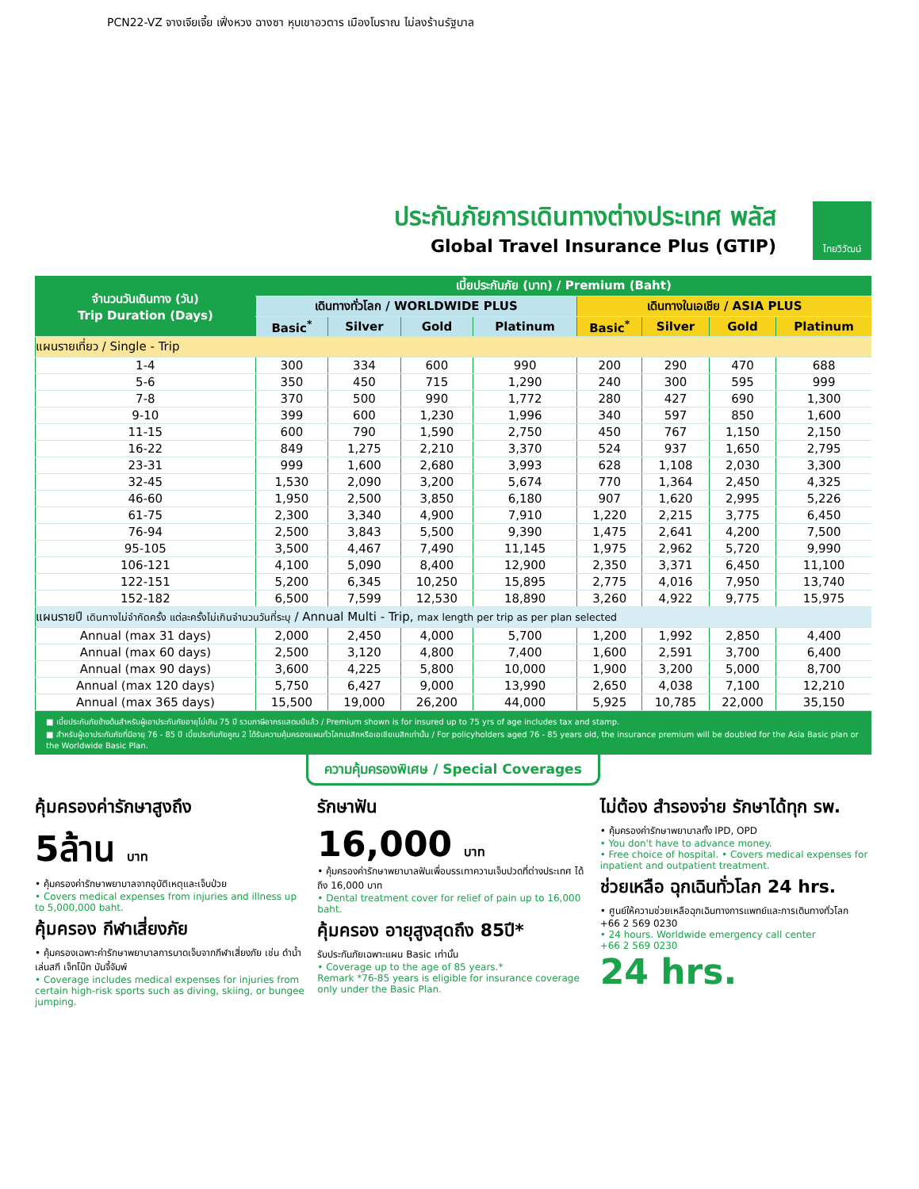PCN22-VZ จางเจียเจี้ย เฟิ่งหวง ฉางซา หุบเขาอวตาร เมืองโบราณ ไม่ลงร้านรัฐบาล
ไทยวิวัฒน์
ประกันภัยการเดินทางต่างประเทศ พลัส
Global Travel Insurance Plus (GTIP)
| จำนวนวันเดินทาง (วัน) Trip Duration (Days) | เบี้ยประกันภัย (บาท) / Premium (Baht) | | | | | | | |
| --- | --- | --- | --- | --- | --- | --- | --- | --- |
| | เดินทางทั่วโลก / WORLDWIDE PLUS | | | | เดินทางในเอเชีย / ASIA PLUS | | | |
| | Basic<sup>*</sup> | Silver | Gold | Platinum | Basic<sup>*</sup> | Silver | Gold | Platinum |
| แผนรายเที่ยว / Single - Trip | | | | | | | | |
| 1-4 | 300 | 334 | 600 | 990 | 200 | 290 | 470 | 688 |
| 5-6 | 350 | 450 | 715 | 1,290 | 240 | 300 | 595 | 999 |
| 7-8 | 370 | 500 | 990 | 1,772 | 280 | 427 | 690 | 1,300 |
| 9-10 | 399 | 600 | 1,230 | 1,996 | 340 | 597 | 850 | 1,600 |
| 11-15 | 600 | 790 | 1,590 | 2,750 | 450 | 767 | 1,150 | 2,150 |
| 16-22 | 849 | 1,275 | 2,210 | 3,370 | 524 | 937 | 1,650 | 2,795 |
| 23-31 | 999 | 1,600 | 2,680 | 3,993 | 628 | 1,108 | 2,030 | 3,300 |
| 32-45 | 1,530 | 2,090 | 3,200 | 5,674 | 770 | 1,364 | 2,450 | 4,325 |
| 46-60 | 1,950 | 2,500 | 3,850 | 6,180 | 907 | 1,620 | 2,995 | 5,226 |
| 61-75 | 2,300 | 3,340 | 4,900 | 7,910 | 1,220 | 2,215 | 3,775 | 6,450 |
| 76-94 | 2,500 | 3,843 | 5,500 | 9,390 | 1,475 | 2,641 | 4,200 | 7,500 |
| 95-105 | 3,500 | 4,467 | 7,490 | 11,145 | 1,975 | 2,962 | 5,720 | 9,990 |
| 106-121 | 4,100 | 5,090 | 8,400 | 12,900 | 2,350 | 3,371 | 6,450 | 11,100 |
| 122-151 | 5,200 | 6,345 | 10,250 | 15,895 | 2,775 | 4,016 | 7,950 | 13,740 |
| 152-182 | 6,500 | 7,599 | 12,530 | 18,890 | 3,260 | 4,922 | 9,775 | 15,975 |
| แผนรายปี เดินทางไม่จำกัดครั้ง แต่ละครั้งไม่เกินจำนวนวันที่ระบุ / Annual Multi - Trip, max length per trip as per plan selected | | | | | | | | |
| Annual (max 31 days) | 2,000 | 2,450 | 4,000 | 5,700 | 1,200 | 1,992 | 2,850 | 4,400 |
| Annual (max 60 days) | 2,500 | 3,120 | 4,800 | 7,400 | 1,600 | 2,591 | 3,700 | 6,400 |
| Annual (max 90 days) | 3,600 | 4,225 | 5,800 | 10,000 | 1,900 | 3,200 | 5,000 | 8,700 |
| Annual (max 120 days) | 5,750 | 6,427 | 9,000 | 13,990 | 2,650 | 4,038 | 7,100 | 12,210 |
| Annual (max 365 days) | 15,500 | 19,000 | 26,200 | 44,000 | 5,925 | 10,785 | 22,000 | 35,150 |
■ เบี้ยประกันภัยข้างต้นสำหรับผู้เอาประกันภัยอายุไม่เกิน 75 ปี รวมภาษีอากรแสตมป์แล้ว / Premium shown is for insured up to 75 yrs of age includes tax and stamp.
■ สำหรับผู้เอาประกันภัยที่มีอายุ 76 - 85 ปี เบี้ยประกันภัยคูณ 2 ได้รับความคุ้มครองแผนทั่วโลกเบสิกหรือเอเชียเบสิกเท่านั้น / For policyholders aged 76 - 85 years old, the insurance premium will be doubled for the Asia Basic plan or the Worldwide Basic Plan.
ความคุ้มครองพิเศษ / Special Coverages
คุ้มครองค่ารักษาสูงถึง
5ล้าน บาท
• คุ้มครองค่ารักษาพยาบาลจากอุบัติเหตุและเจ็บป่วย
• Covers medical expenses from injuries and illness up to 5,000,000 baht.
คุ้มครอง กีฬาเสี่ยงภัย
• คุ้มครองเฉพาะค่ารักษาพยาบาลการบาดเจ็บจากกีฬาเสี่ยงภัย เช่น ดำน้ำ เล่นสกี เจ็ทโบ๊ท บันจี้จัมพ์
• Coverage includes medical expenses for injuries from certain high-risk sports such as diving, skiing, or bungee jumping.
รักษาฟัน
16,000 บาท
• คุ้มครองค่ารักษาพยาบาลฟันเพื่อบรรเทาความเจ็บปวดที่ต่างประเทศ ได้ถึง 16,000 บาท
• Dental treatment cover for relief of pain up to 16,000 baht.
คุ้มครอง อายุสูงสุดถึง 85ปี*
รับประกันภัยเฉพาะแผน Basic เท่านั้น
• Coverage up to the age of 85 years.*
Remark *76-85 years is eligible for insurance coverage only under the Basic Plan.
ไม่ต้อง สำรองจ่าย รักษาได้ทุก รพ.
• คุ้มครองค่ารักษาพยาบาลทั้ง IPD, OPD
• You don't have to advance money.
• Free choice of hospital. • Covers medical expenses for inpatient and outpatient treatment.
ช่วยเหลือ ฉุกเฉินทั่วโลก 24 hrs.
• ศูนย์ให้ความช่วยเหลือฉุกเฉินทางการแพทย์และการเดินทางทั่วโลก
+66 2 569 0230
• 24 hours. Worldwide emergency call center
+66 2 569 0230
24 hrs.